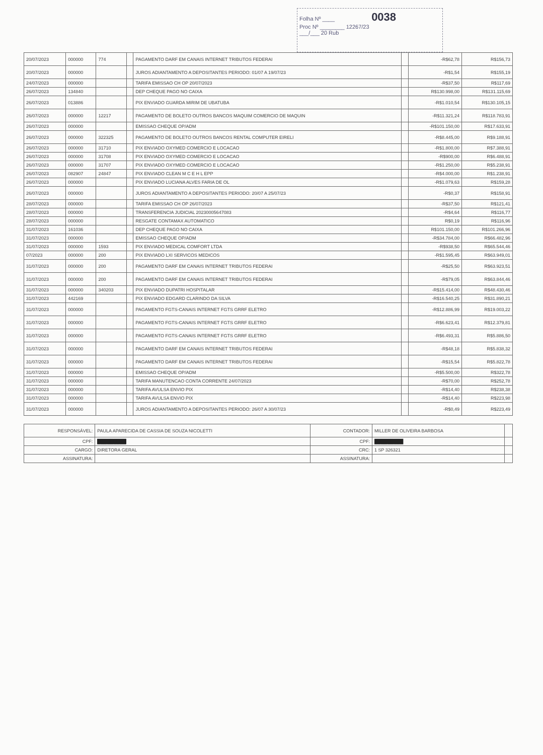Folha Nº ____ 0038
Proc Nº ________ 12267/23
___/___ 20 Rub
| 20/07/2023 | 000000 | 774 | | PAGAMENTO DARF EM CANAIS INTERNET TRIBUTOS FEDERAI | | -R$62,78 | R$156,73 |
| 20/07/2023 | 000000 | | | JUROS ADIANTAMENTO A DEPOSITANTES PERIODO: 01/07 A 19/07/23 | | -R$1,54 | R$155,19 |
| 24/07/2023 | 000000 | | | TARIFA EMISSAO CH OP 20/07/2023 | | -R$37,50 | R$117,69 |
| 26/07/2023 | 134840 | | | DEP CHEQUE PAGO NO CAIXA | | R$130.998,00 | R$131.115,69 |
| 26/07/2023 | 013886 | | | PIX ENVIADO GUARDA MIRIM DE UBATUBA | | -R$1.010,54 | R$130.105,15 |
| 26/07/2023 | 000000 | 12217 | | PAGAMENTO DE BOLETO OUTROS BANCOS MAQUIM COMERCIO DE MAQUIN | | -R$11.321,24 | R$118.783,91 |
| 26/07/2023 | 000000 | | | EMISSAO CHEQUE OP/ADM | | -R$101.150,00 | R$17.633,91 |
| 26/07/2023 | 000000 | 322325 | | PAGAMENTO DE BOLETO OUTROS BANCOS RENTAL COMPUTER EIRELI | | -R$8.445,00 | R$9.188,91 |
| 26/07/2023 | 000000 | 31710 | | PIX ENVIADO OXYMED COMERCIO E LOCACAO | | -R$1.800,00 | R$7.388,91 |
| 26/07/2023 | 000000 | 31708 | | PIX ENVIADO OXYMED COMERCIO E LOCACAO | | -R$900,00 | R$6.488,91 |
| 26/07/2023 | 000000 | 31707 | | PIX ENVIADO OXYMED COMERCIO E LOCACAO | | -R$1.250,00 | R$5.238,91 |
| 26/07/2023 | 082907 | 24847 | | PIX ENVIADO CLEAN M C E H L EPP | | -R$4.000,00 | R$1.238,91 |
| 26/07/2023 | 000000 | | | PIX ENVIADO LUCIANA ALVES FARIA DE OL | | -R$1.079,63 | R$159,28 |
| 26/07/2023 | 000000 | | | JUROS ADIANTAMENTO A DEPOSITANTES PERIODO: 20/07 A 25/07/23 | | -R$0,37 | R$158,91 |
| 28/07/2023 | 000000 | | | TARIFA EMISSAO CH OP 26/07/2023 | | -R$37,50 | R$121,41 |
| 28/07/2023 | 000000 | | | TRANSFERENCIA JUDICIAL 20230005647083 | | -R$4,64 | R$116,77 |
| 28/07/2023 | 000000 | | | RESGATE CONTAMAX AUTOMATICO | | R$0,19 | R$116,96 |
| 31/07/2023 | 161036 | | | DEP CHEQUE PAGO NO CAIXA | | R$101.150,00 | R$101.266,96 |
| 31/07/2023 | 000000 | | | EMISSAO CHEQUE OP/ADM | | -R$34.784,00 | R$66.482,96 |
| 31/07/2023 | 000000 | 1593 | | PIX ENVIADO MEDICAL COMFORT LTDA | | -R$938,50 | R$65.544,46 |
| 07/2023 | 000000 | 200 | | PIX ENVIADO LXI SERVICOS MEDICOS | | -R$1.595,45 | R$63.949,01 |
| 31/07/2023 | 000000 | 200 | | PAGAMENTO DARF EM CANAIS INTERNET TRIBUTOS FEDERAI | | -R$25,50 | R$63.923,51 |
| 31/07/2023 | 000000 | 200 | | PAGAMENTO DARF EM CANAIS INTERNET TRIBUTOS FEDERAI | | -R$79,05 | R$63.844,46 |
| 31/07/2023 | 000000 | 340203 | | PIX ENVIADO DUPATRI HOSPITALAR | | -R$15.414,00 | R$48.430,46 |
| 31/07/2023 | 442169 | | | PIX ENVIADO EDGARD CLARINDO DA SILVA | | -R$16.540,25 | R$31.890,21 |
| 31/07/2023 | 000000 | | | PAGAMENTO FGTS-CANAIS INTERNET FGTS GRRF ELETRO | | -R$12.886,99 | R$19.003,22 |
| 31/07/2023 | 000000 | | | PAGAMENTO FGTS-CANAIS INTERNET FGTS GRRF ELETRO | | -R$6.623,41 | R$12.379,81 |
| 31/07/2023 | 000000 | | | PAGAMENTO FGTS-CANAIS INTERNET FGTS GRRF ELETRO | | -R$6.493,31 | R$5.886,50 |
| 31/07/2023 | 000000 | | | PAGAMENTO DARF EM CANAIS INTERNET TRIBUTOS FEDERAI | | -R$48,18 | R$5.838,32 |
| 31/07/2023 | 000000 | | | PAGAMENTO DARF EM CANAIS INTERNET TRIBUTOS FEDERAI | | -R$15,54 | R$5.822,78 |
| 31/07/2023 | 000000 | | | EMISSAO CHEQUE OP/ADM | | -R$5.500,00 | R$322,78 |
| 31/07/2023 | 000000 | | | TARIFA MANUTENCAO CONTA CORRENTE 24/07/2023 | | -R$70,00 | R$252,78 |
| 31/07/2023 | 000000 | | | TARIFA AVULSA ENVIO PIX | | -R$14,40 | R$238,38 |
| 31/07/2023 | 000000 | | | TARIFA AVULSA ENVIO PIX | | -R$14,40 | R$223,98 |
| 31/07/2023 | 000000 | | | JUROS ADIANTAMENTO A DEPOSITANTES PERIODO: 26/07 A 30/07/23 | | -R$0,49 | R$223,49 |
| RESPONSÁVEL: | PAULA APARECIDA DE CASSIA DE SOUZA NICOLETTI | CONTADOR: | MILLER DE OLIVEIRA BARBOSA | |
| CPF: | █████████ | CPF: | █████████ | |
| CARGO: | DIRETORA GERAL | CRC: | 1 SP 326321 | |
| ASSINATURA: | | ASSINATURA: | | |